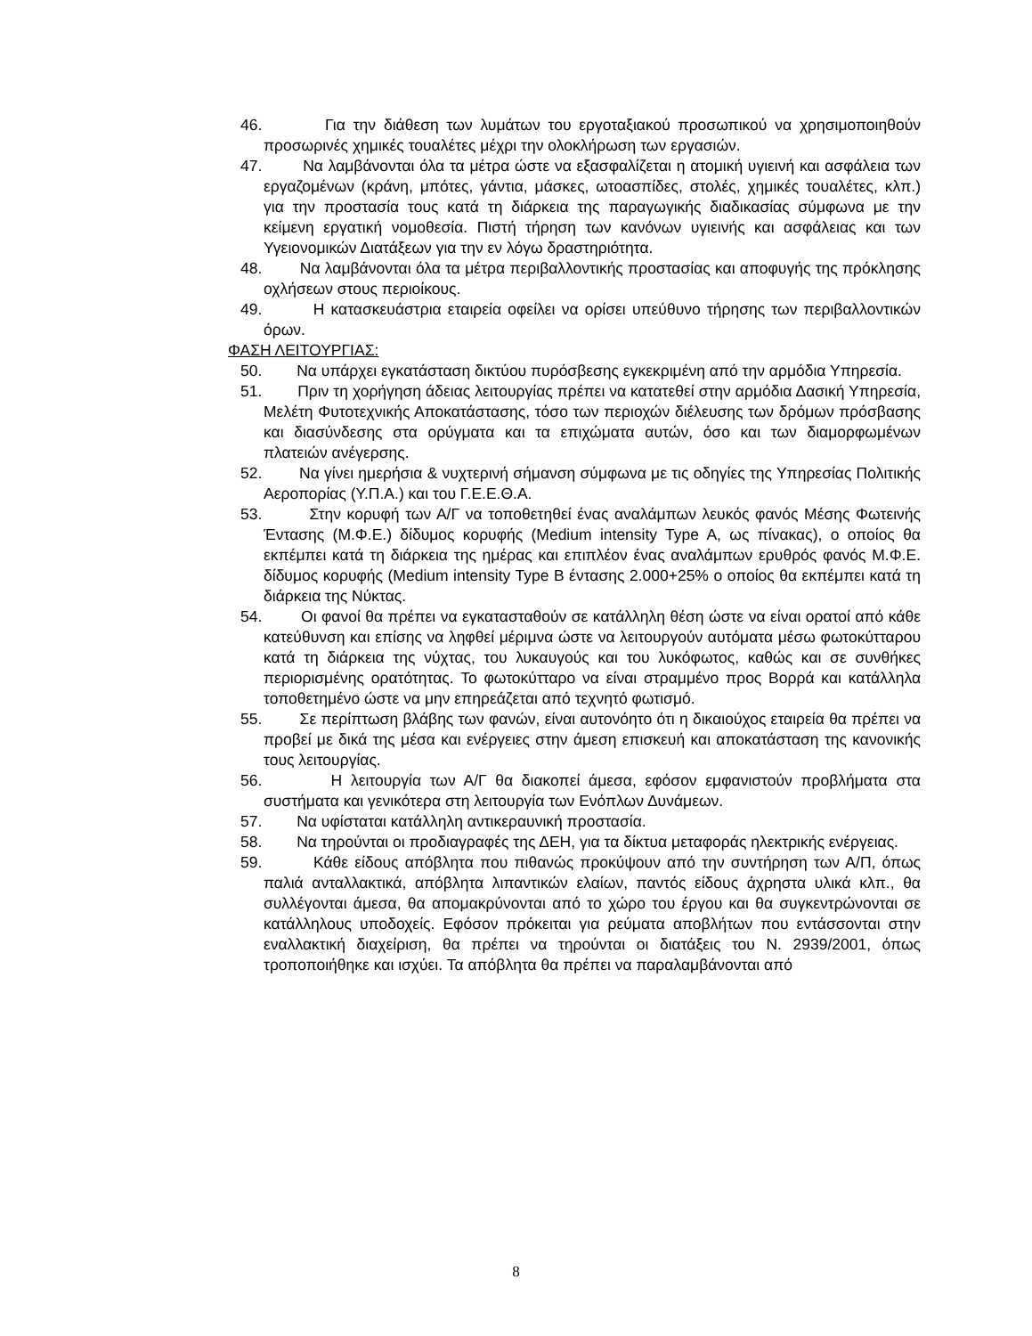46. Για την διάθεση των λυμάτων του εργοταξιακού προσωπικού να χρησιμοποιηθούν προσωρινές χημικές τουαλέτες μέχρι την ολοκλήρωση των εργασιών.
47. Να λαμβάνονται όλα τα μέτρα ώστε να εξασφαλίζεται η ατομική υγιεινή και ασφάλεια των εργαζομένων (κράνη, μπότες, γάντια, μάσκες, ωτοασπίδες, στολές, χημικές τουαλέτες, κλπ.) για την προστασία τους κατά τη διάρκεια της παραγωγικής διαδικασίας σύμφωνα με την κείμενη εργατική νομοθεσία. Πιστή τήρηση των κανόνων υγιεινής και ασφάλειας και των Υγειονομικών Διατάξεων για την εν λόγω δραστηριότητα.
48. Να λαμβάνονται όλα τα μέτρα περιβαλλοντικής προστασίας και αποφυγής της πρόκλησης οχλήσεων στους περιοίκους.
49. Η κατασκευάστρια εταιρεία οφείλει να ορίσει υπεύθυνο τήρησης των περιβαλλοντικών όρων.
ΦΑΣΗ ΛΕΙΤΟΥΡΓΙΑΣ:
50. Να υπάρχει εγκατάσταση δικτύου πυρόσβεσης εγκεκριμένη από την αρμόδια Υπηρεσία.
51. Πριν τη χορήγηση άδειας λειτουργίας πρέπει να κατατεθεί στην αρμόδια Δασική Υπηρεσία, Μελέτη Φυτοτεχνικής Αποκατάστασης, τόσο των περιοχών διέλευσης των δρόμων πρόσβασης και διασύνδεσης στα ορύγματα και τα επιχώματα αυτών, όσο και των διαμορφωμένων πλατειών ανέγερσης.
52. Να γίνει ημερήσια & νυχτερινή σήμανση σύμφωνα με τις οδηγίες της Υπηρεσίας Πολιτικής Αεροπορίας (Υ.Π.Α.) και του Γ.Ε.Ε.Θ.Α.
53. Στην κορυφή των Α/Γ να τοποθετηθεί ένας αναλάμπων λευκός φανός Μέσης Φωτεινής Έντασης (Μ.Φ.Ε.) δίδυμος κορυφής (Medium intensity Type A, ως πίνακας), ο οποίος θα εκπέμπει κατά τη διάρκεια της ημέρας και επιπλέον ένας αναλάμπων ερυθρός φανός Μ.Φ.Ε. δίδυμος κορυφής (Medium intensity Type B έντασης 2.000+25% ο οποίος θα εκπέμπει κατά τη διάρκεια της Νύκτας.
54. Οι φανοί θα πρέπει να εγκατασταθούν σε κατάλληλη θέση ώστε να είναι ορατοί από κάθε κατεύθυνση και επίσης να ληφθεί μέριμνα ώστε να λειτουργούν αυτόματα μέσω φωτοκύτταρου κατά τη διάρκεια της νύχτας, του λυκαυγούς και του λυκόφωτος, καθώς και σε συνθήκες περιορισμένης ορατότητας. Το φωτοκύτταρο να είναι στραμμένο προς Βορρά και κατάλληλα τοποθετημένο ώστε να μην επηρεάζεται από τεχνητό φωτισμό.
55. Σε περίπτωση βλάβης των φανών, είναι αυτονόητο ότι η δικαιούχος εταιρεία θα πρέπει να προβεί με δικά της μέσα και ενέργειες στην άμεση επισκευή και αποκατάσταση της κανονικής τους λειτουργίας.
56. Η λειτουργία των Α/Γ θα διακοπεί άμεσα, εφόσον εμφανιστούν προβλήματα στα συστήματα και γενικότερα στη λειτουργία των Ενόπλων Δυνάμεων.
57. Να υφίσταται κατάλληλη αντικεραυνική προστασία.
58. Να τηρούνται οι προδιαγραφές της ΔΕΗ, για τα δίκτυα μεταφοράς ηλεκτρικής ενέργειας.
59. Κάθε είδους απόβλητα που πιθανώς προκύψουν από την συντήρηση των Α/Π, όπως παλιά ανταλλακτικά, απόβλητα λιπαντικών ελαίων, παντός είδους άχρηστα υλικά κλπ., θα συλλέγονται άμεσα, θα απομακρύνονται από το χώρο του έργου και θα συγκεντρώνονται σε κατάλληλους υποδοχείς. Εφόσον πρόκειται για ρεύματα αποβλήτων που εντάσσονται στην εναλλακτική διαχείριση, θα πρέπει να τηρούνται οι διατάξεις του Ν. 2939/2001, όπως τροποποιήθηκε και ισχύει. Τα απόβλητα θα πρέπει να παραλαμβάνονται από
8